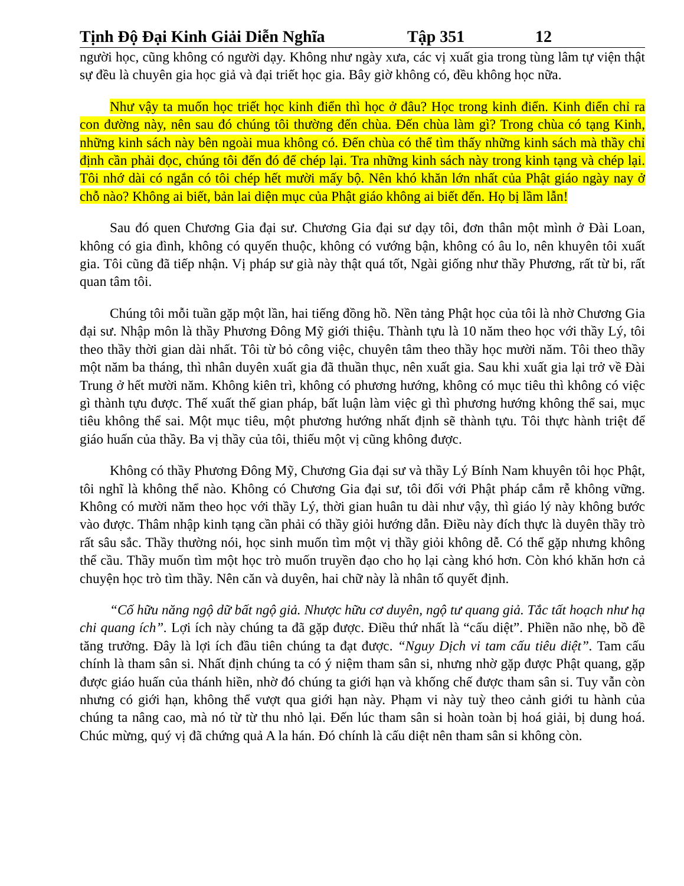Tịnh Độ Đại Kinh Giải Diễn Nghĩa Tập 351 12
người học, cũng không có người dạy. Không như ngày xưa, các vị xuất gia trong tùng lâm tự viện thật sự đều là chuyên gia học giả và đại triết học gia. Bây giờ không có, đều không học nữa.
Như vậy ta muốn học triết học kinh điển thì học ở đâu? Học trong kinh điển. Kinh điển chỉ ra con đường này, nên sau đó chúng tôi thường đến chùa. Đến chùa làm gì? Trong chùa có tạng Kinh, những kinh sách này bên ngoài mua không có. Đến chùa có thể tìm thấy những kinh sách mà thầy chỉ định cần phải đọc, chúng tôi đến đó để chép lại. Tra những kinh sách này trong kinh tạng và chép lại. Tôi nhớ dài có ngắn có tôi chép hết mười mấy bộ. Nên khó khăn lớn nhất của Phật giáo ngày nay ở chỗ nào? Không ai biết, bản lai diện mục của Phật giáo không ai biết đến. Họ bị lầm lẫn!
Sau đó quen Chương Gia đại sư. Chương Gia đại sư dạy tôi, đơn thân một mình ở Đài Loan, không có gia đình, không có quyến thuộc, không có vướng bận, không có âu lo, nên khuyên tôi xuất gia. Tôi cũng đã tiếp nhận. Vị pháp sư già này thật quá tốt, Ngài giống như thầy Phương, rất từ bi, rất quan tâm tôi.
Chúng tôi mỗi tuần gặp một lần, hai tiếng đồng hồ. Nền tảng Phật học của tôi là nhờ Chương Gia đại sư. Nhập môn là thầy Phương Đông Mỹ giới thiệu. Thành tựu là 10 năm theo học với thầy Lý, tôi theo thầy thời gian dài nhất. Tôi từ bỏ công việc, chuyên tâm theo thầy học mười năm. Tôi theo thầy một năm ba tháng, thì nhân duyên xuất gia đã thuần thục, nên xuất gia. Sau khi xuất gia lại trở về Đài Trung ở hết mười năm. Không kiên trì, không có phương hướng, không có mục tiêu thì không có việc gì thành tựu được. Thế xuất thế gian pháp, bất luận làm việc gì thì phương hướng không thể sai, mục tiêu không thể sai. Một mục tiêu, một phương hướng nhất định sẽ thành tựu. Tôi thực hành triệt để giáo huấn của thầy. Ba vị thầy của tôi, thiếu một vị cũng không được.
Không có thầy Phương Đông Mỹ, Chương Gia đại sư và thầy Lý Bính Nam khuyên tôi học Phật, tôi nghĩ là không thể nào. Không có Chương Gia đại sư, tôi đối với Phật pháp cắm rễ không vững. Không có mười năm theo học với thầy Lý, thời gian huân tu dài như vậy, thì giáo lý này không bước vào được. Thâm nhập kinh tạng cần phải có thầy giỏi hướng dẫn. Điều này đích thực là duyên thầy trò rất sâu sắc. Thầy thường nói, học sinh muốn tìm một vị thầy giỏi không dễ. Có thể gặp nhưng không thể cầu. Thầy muốn tìm một học trò muốn truyền đạo cho họ lại càng khó hơn. Còn khó khăn hơn cả chuyện học trò tìm thầy. Nên căn và duyên, hai chữ này là nhân tố quyết định.
“Cố hữu năng ngộ dữ bất ngộ giả. Nhược hữu cơ duyên, ngộ tư quang giả. Tắc tất hoạch như hạ chi quang ích”. Lợi ích này chúng ta đã gặp được. Điều thứ nhất là “cấu diệt”. Phiền não nhẹ, bồ đề tăng trưởng. Đây là lợi ích đầu tiên chúng ta đạt được. “Nguy Dịch vi tam cấu tiêu diệt”. Tam cấu chính là tham sân si. Nhất định chúng ta có ý niệm tham sân si, nhưng nhờ gặp được Phật quang, gặp được giáo huấn của thánh hiền, nhờ đó chúng ta giới hạn và khống chế được tham sân si. Tuy vẫn còn nhưng có giới hạn, không thể vượt qua giới hạn này. Phạm vi này tuỳ theo cảnh giới tu hành của chúng ta nâng cao, mà nó từ từ thu nhỏ lại. Đến lúc tham sân si hoàn toàn bị hoá giải, bị dung hoá. Chúc mừng, quý vị đã chứng quả A la hán. Đó chính là cấu diệt nên tham sân si không còn.